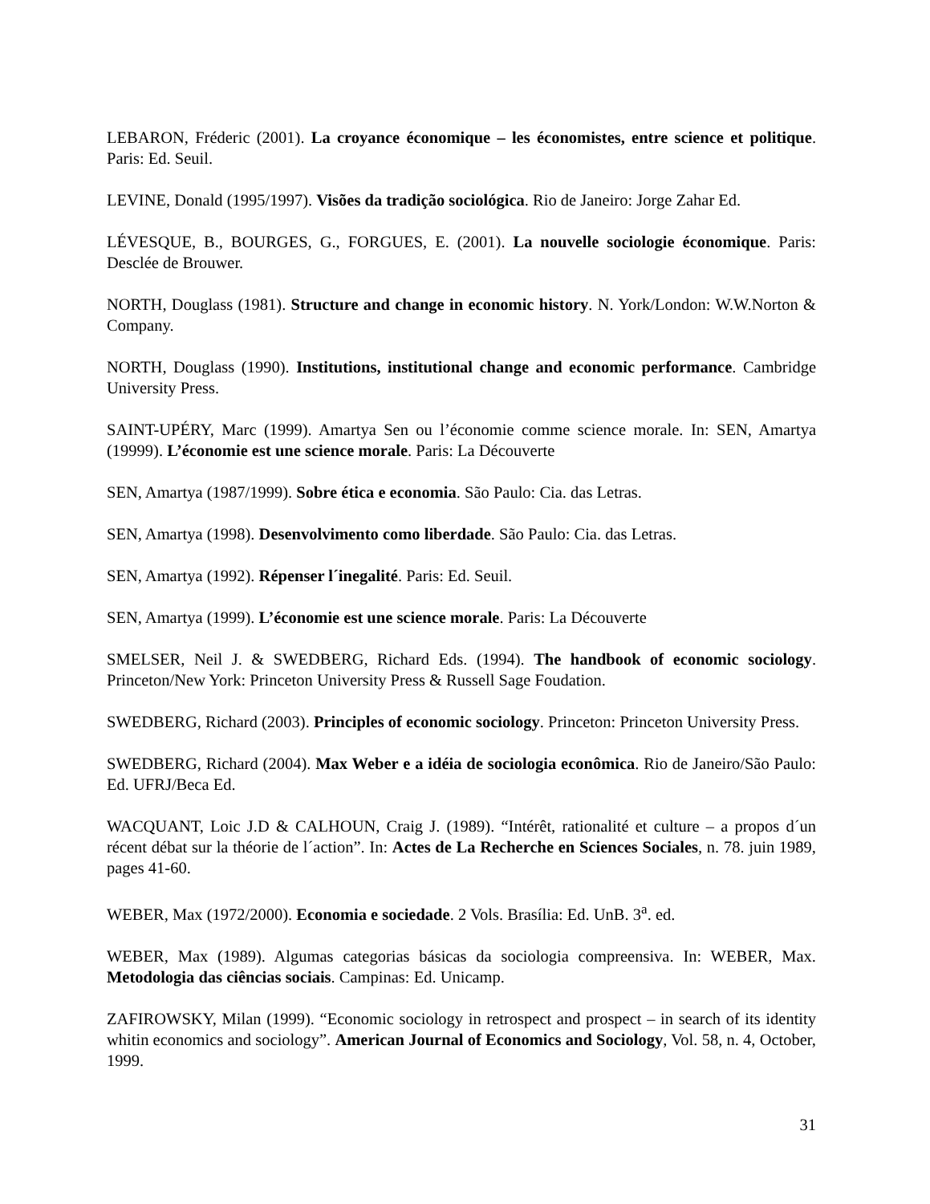LEBARON, Fréderic (2001). La croyance économique – les économistes, entre science et politique. Paris: Ed. Seuil.
LEVINE, Donald (1995/1997). Visões da tradição sociológica. Rio de Janeiro: Jorge Zahar Ed.
LÉVESQUE, B., BOURGES, G., FORGUES, E. (2001). La nouvelle sociologie économique. Paris: Desclée de Brouwer.
NORTH, Douglass (1981). Structure and change in economic history. N. York/London: W.W.Norton & Company.
NORTH, Douglass (1990). Institutions, institutional change and economic performance. Cambridge University Press.
SAINT-UPÉRY, Marc (1999). Amartya Sen ou l’économie comme science morale. In: SEN, Amartya (19999). L’économie est une science morale. Paris: La Découverte
SEN, Amartya (1987/1999). Sobre ética e economia. São Paulo: Cia. das Letras.
SEN, Amartya (1998). Desenvolvimento como liberdade. São Paulo: Cia. das Letras.
SEN, Amartya (1992). Répenser l´inegalité. Paris: Ed. Seuil.
SEN, Amartya (1999). L’économie est une science morale. Paris: La Découverte
SMELSER, Neil J. & SWEDBERG, Richard Eds. (1994). The handbook of economic sociology. Princeton/New York: Princeton University Press & Russell Sage Foudation.
SWEDBERG, Richard (2003). Principles of economic sociology. Princeton: Princeton University Press.
SWEDBERG, Richard (2004). Max Weber e a idéia de sociologia econômica. Rio de Janeiro/São Paulo: Ed. UFRJ/Beca Ed.
WACQUANT, Loic J.D & CALHOUN, Craig J. (1989). “Intérêt, rationalité et culture – a propos d´un récent débat sur la théorie de l´action”. In: Actes de La Recherche en Sciences Sociales, n. 78. juin 1989, pages 41-60.
WEBER, Max (1972/2000). Economia e sociedade. 2 Vols. Brasília: Ed. UnB. 3<sup>a</sup>. ed.
WEBER, Max (1989). Algumas categorias básicas da sociologia compreensiva. In: WEBER, Max. Metodologia das ciências sociais. Campinas: Ed. Unicamp.
ZAFIROWSKY, Milan (1999). “Economic sociology in retrospect and prospect – in search of its identity whitin economics and sociology”. American Journal of Economics and Sociology, Vol. 58, n. 4, October, 1999.
31